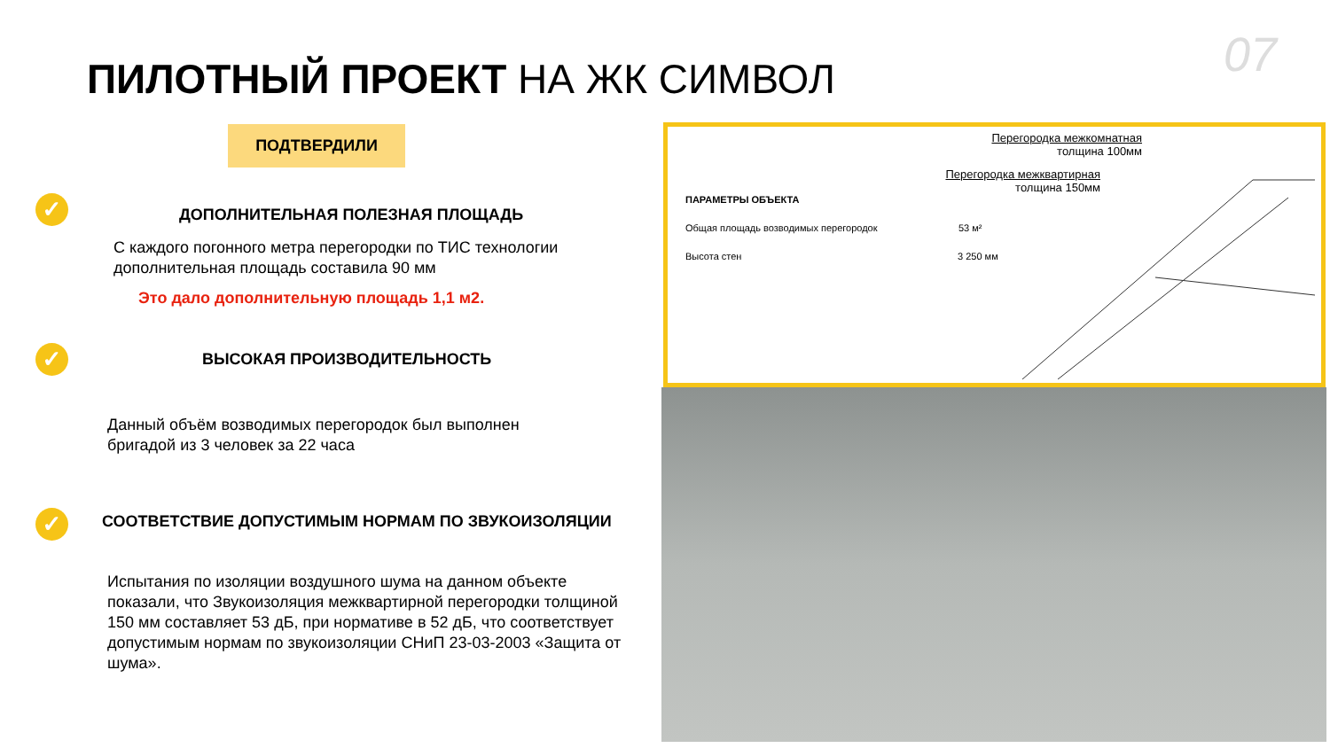07
ПИЛОТНЫЙ ПРОЕКТ НА ЖК СИМВОЛ
ПОДТВЕРДИЛИ
✓
ДОПОЛНИТЕЛЬНАЯ ПОЛЕЗНАЯ ПЛОЩАДЬ
С каждого погонного метра перегородки по ТИС технологии дополнительная площадь составила 90 мм
Это дало дополнительную площадь 1,1 м2.
✓ ВЫСОКАЯ ПРОИЗВОДИТЕЛЬНОСТЬ
Данный объём возводимых перегородок был выполнен бригадой из 3 человек за 22 часа
✓
СООТВЕТСТВИЕ ДОПУСТИМЫМ НОРМАМ ПО ЗВУКОИЗОЛЯЦИИ
Испытания по изоляции воздушного шума на данном объекте показали, что Звукоизоляция межквартирной перегородки толщиной 150 мм составляет 53 дБ, при нормативе в 52 дБ, что соответствует допустимым нормам по звукоизоляции СНиП 23-03-2003 «Защита от шума».
Перегородка межкомнатная
толщина 100мм
Перегородка межквартирная
толщина 150мм
ПАРАМЕТРЫ ОБЪЕКТА
Общая площадь возводимых перегородок
53 м²
Высота стен 3 250 мм